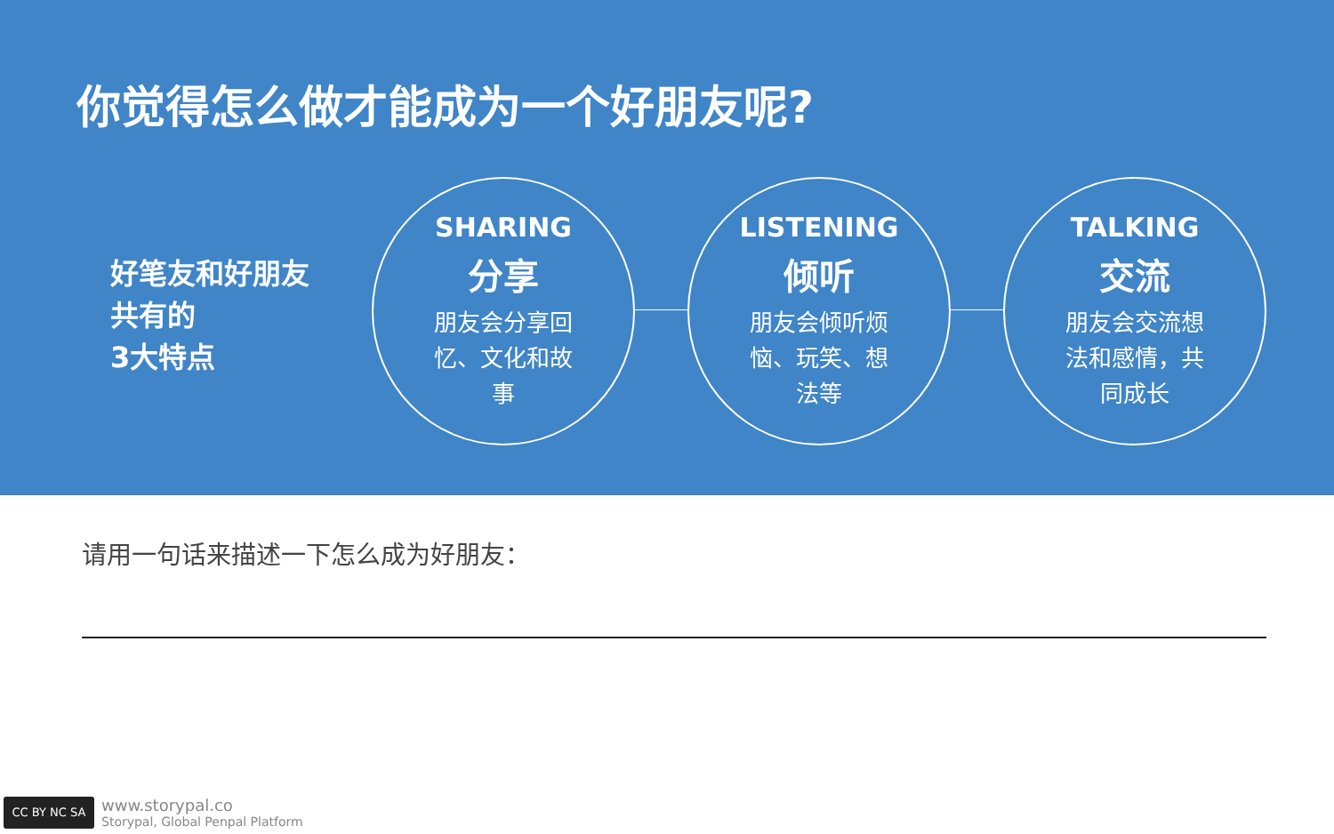你觉得怎么做才能成为一个好朋友呢?
好笔友和好朋友
共有的
3大特点
SHARING
分享
朋友会分享回忆、文化和故事
LISTENING
倾听
朋友会倾听烦恼、玩笑、想法等
TALKING
交流
朋友会交流想法和感情，共同成长
请用一句话来描述一下怎么成为好朋友：
CC BY NC SA
www.storypal.co
Storypal, Global Penpal Platform